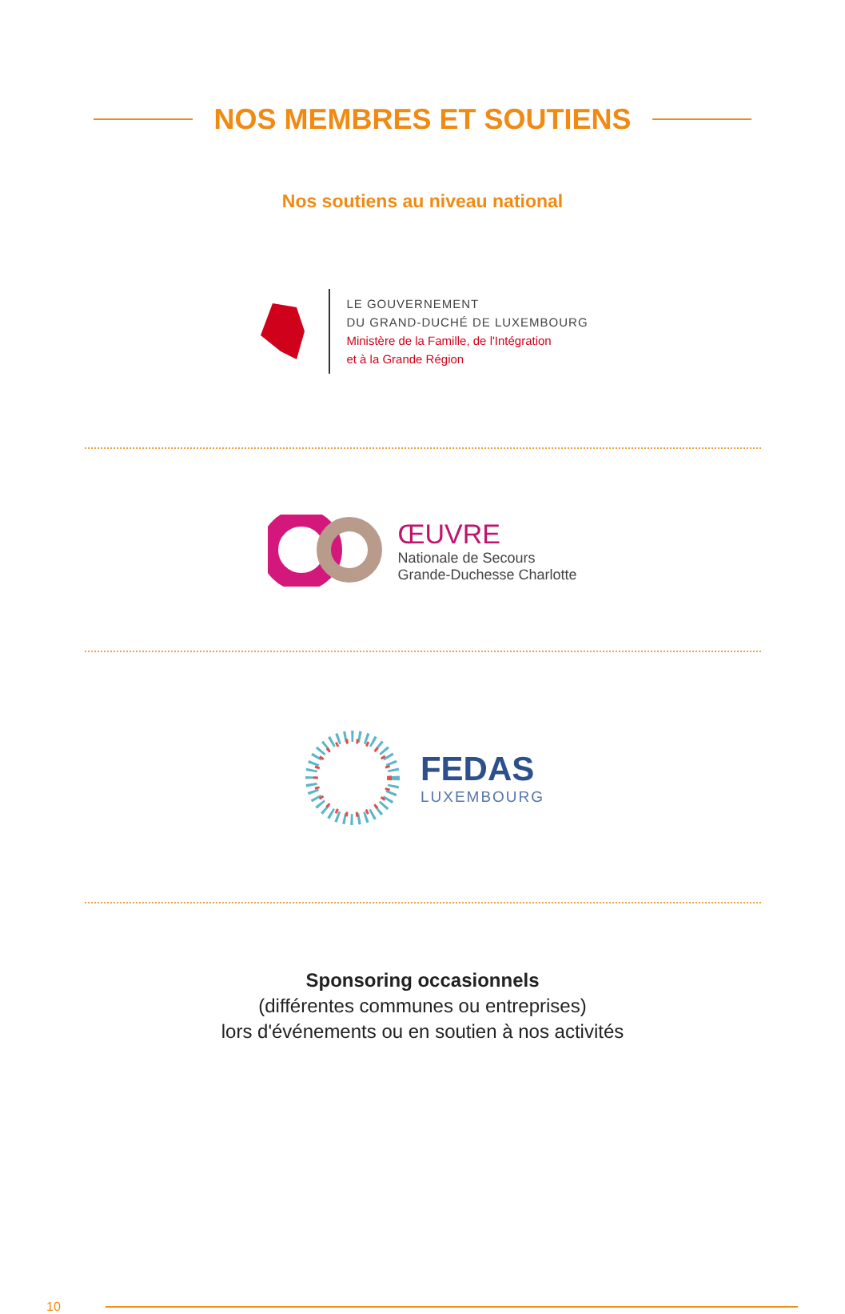NOS MEMBRES ET SOUTIENS
Nos soutiens au niveau national
LE GOUVERNEMENT
DU GRAND-DUCHÉ DE LUXEMBOURG
Ministère de la Famille, de l'Intégration
et à la Grande Région
ŒUVRE
Nationale de Secours
Grande-Duchesse Charlotte
FEDAS
LUXEMBOURG
Sponsoring occasionnels
(différentes communes ou entreprises)
lors d'événements ou en soutien à nos activités
10